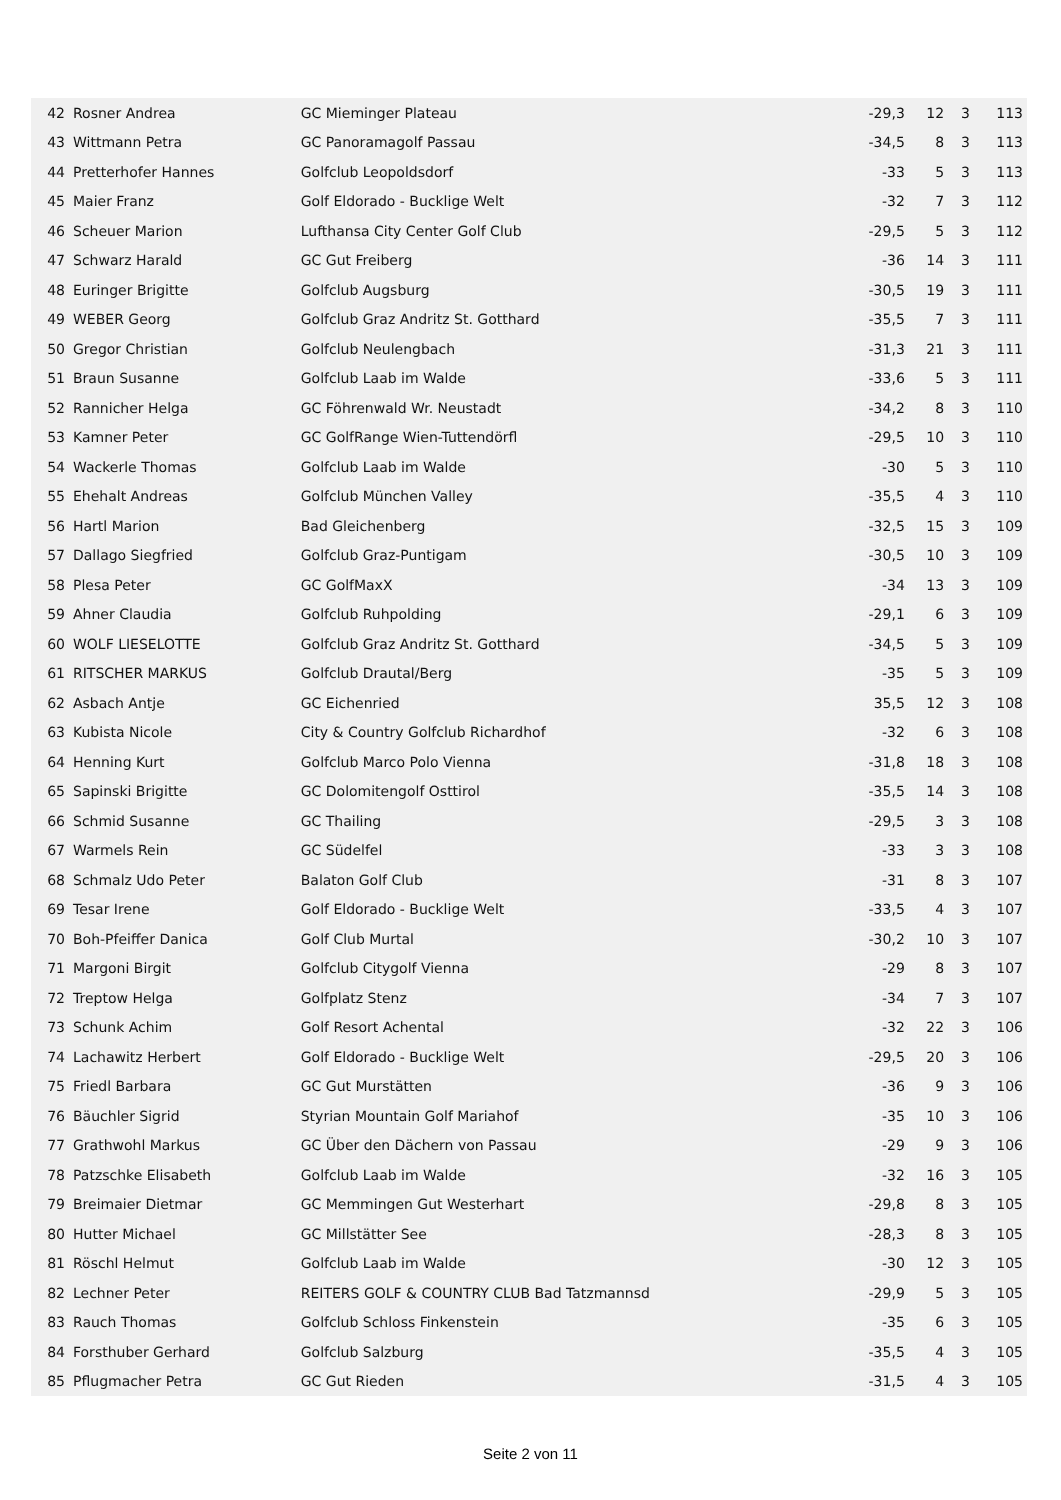| 42 | Rosner Andrea | GC Mieminger Plateau | -29,3 | 12 | 3 | 113 |
| 43 | Wittmann Petra | GC Panoramagolf Passau | -34,5 | 8 | 3 | 113 |
| 44 | Pretterhofer Hannes | Golfclub Leopoldsdorf | -33 | 5 | 3 | 113 |
| 45 | Maier Franz | Golf Eldorado - Bucklige Welt | -32 | 7 | 3 | 112 |
| 46 | Scheuer Marion | Lufthansa City Center Golf Club | -29,5 | 5 | 3 | 112 |
| 47 | Schwarz Harald | GC Gut Freiberg | -36 | 14 | 3 | 111 |
| 48 | Euringer Brigitte | Golfclub Augsburg | -30,5 | 19 | 3 | 111 |
| 49 | WEBER Georg | Golfclub Graz Andritz St. Gotthard | -35,5 | 7 | 3 | 111 |
| 50 | Gregor Christian | Golfclub Neulengbach | -31,3 | 21 | 3 | 111 |
| 51 | Braun Susanne | Golfclub Laab im Walde | -33,6 | 5 | 3 | 111 |
| 52 | Rannicher Helga | GC Föhrenwald Wr. Neustadt | -34,2 | 8 | 3 | 110 |
| 53 | Kamner Peter | GC GolfRange Wien-Tuttendörfl | -29,5 | 10 | 3 | 110 |
| 54 | Wackerle Thomas | Golfclub Laab im Walde | -30 | 5 | 3 | 110 |
| 55 | Ehehalt Andreas | Golfclub München Valley | -35,5 | 4 | 3 | 110 |
| 56 | Hartl Marion | Bad Gleichenberg | -32,5 | 15 | 3 | 109 |
| 57 | Dallago Siegfried | Golfclub Graz-Puntigam | -30,5 | 10 | 3 | 109 |
| 58 | Plesa Peter | GC GolfMaxX | -34 | 13 | 3 | 109 |
| 59 | Ahner Claudia | Golfclub Ruhpolding | -29,1 | 6 | 3 | 109 |
| 60 | WOLF LIESELOTTE | Golfclub Graz Andritz St. Gotthard | -34,5 | 5 | 3 | 109 |
| 61 | RITSCHER MARKUS | Golfclub Drautal/Berg | -35 | 5 | 3 | 109 |
| 62 | Asbach Antje | GC Eichenried | 35,5 | 12 | 3 | 108 |
| 63 | Kubista Nicole | City & Country Golfclub Richardhof | -32 | 6 | 3 | 108 |
| 64 | Henning Kurt | Golfclub Marco Polo Vienna | -31,8 | 18 | 3 | 108 |
| 65 | Sapinski Brigitte | GC Dolomitengolf Osttirol | -35,5 | 14 | 3 | 108 |
| 66 | Schmid Susanne | GC Thailing | -29,5 | 3 | 3 | 108 |
| 67 | Warmels Rein | GC Südelfel | -33 | 3 | 3 | 108 |
| 68 | Schmalz Udo Peter | Balaton Golf Club | -31 | 8 | 3 | 107 |
| 69 | Tesar Irene | Golf Eldorado - Bucklige Welt | -33,5 | 4 | 3 | 107 |
| 70 | Boh-Pfeiffer Danica | Golf Club Murtal | -30,2 | 10 | 3 | 107 |
| 71 | Margoni Birgit | Golfclub Citygolf Vienna | -29 | 8 | 3 | 107 |
| 72 | Treptow Helga | Golfplatz Stenz | -34 | 7 | 3 | 107 |
| 73 | Schunk Achim | Golf Resort Achental | -32 | 22 | 3 | 106 |
| 74 | Lachawitz Herbert | Golf Eldorado - Bucklige Welt | -29,5 | 20 | 3 | 106 |
| 75 | Friedl Barbara | GC Gut Murstätten | -36 | 9 | 3 | 106 |
| 76 | Bäuchler Sigrid | Styrian Mountain Golf Mariahof | -35 | 10 | 3 | 106 |
| 77 | Grathwohl Markus | GC Über den Dächern von Passau | -29 | 9 | 3 | 106 |
| 78 | Patzschke Elisabeth | Golfclub Laab im Walde | -32 | 16 | 3 | 105 |
| 79 | Breimaier Dietmar | GC Memmingen Gut Westerhart | -29,8 | 8 | 3 | 105 |
| 80 | Hutter Michael | GC Millstätter See | -28,3 | 8 | 3 | 105 |
| 81 | Röschl Helmut | Golfclub Laab im Walde | -30 | 12 | 3 | 105 |
| 82 | Lechner Peter | REITERS GOLF & COUNTRY CLUB Bad Tatzmannsd | -29,9 | 5 | 3 | 105 |
| 83 | Rauch Thomas | Golfclub Schloss Finkenstein | -35 | 6 | 3 | 105 |
| 84 | Forsthuber Gerhard | Golfclub Salzburg | -35,5 | 4 | 3 | 105 |
| 85 | Pflugmacher Petra | GC Gut Rieden | -31,5 | 4 | 3 | 105 |
Seite 2 von 11